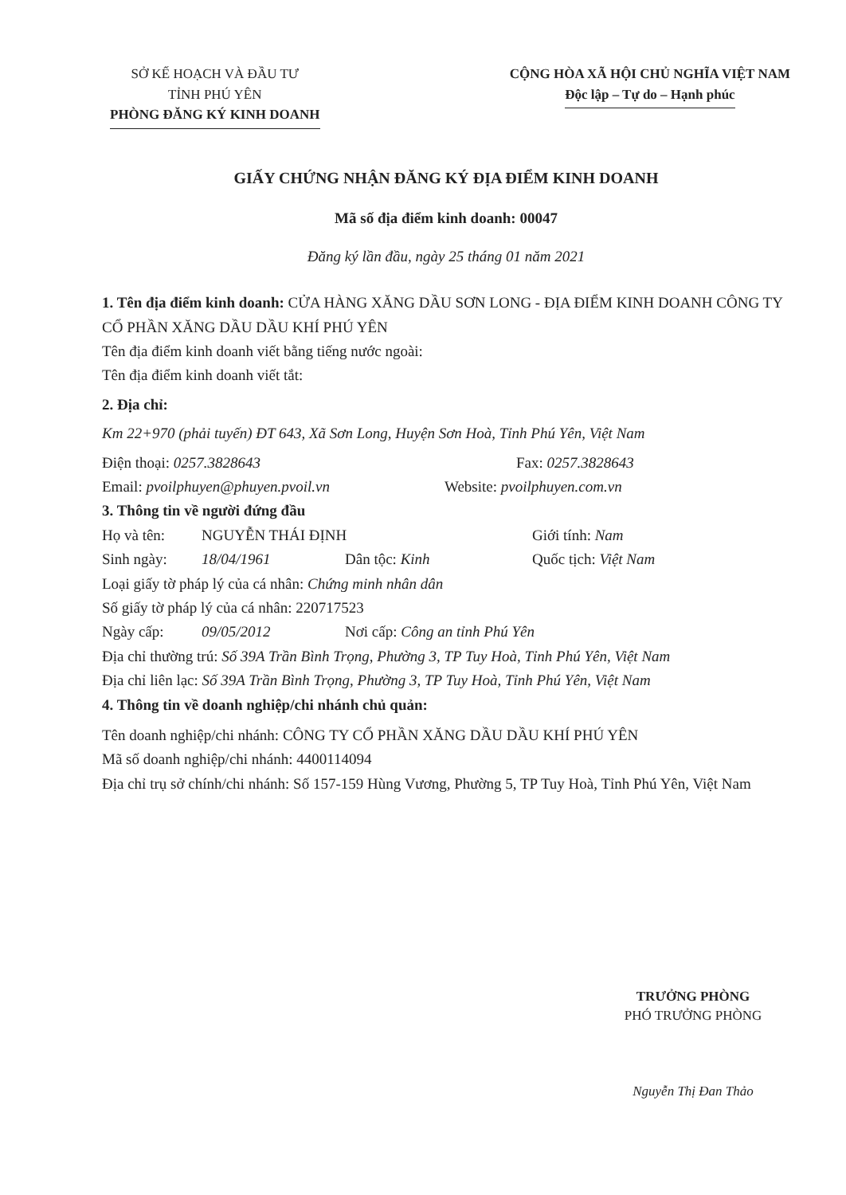SỞ KẾ HOẠCH VÀ ĐẦU TƯ
TỈNH PHÚ YÊN
PHÒNG ĐĂNG KÝ KINH DOANH
CỘNG HÒA XÃ HỘI CHỦ NGHĨA VIỆT NAM
Độc lập – Tự do – Hạnh phúc
GIẤY CHỨNG NHẬN ĐĂNG KÝ ĐỊA ĐIỂM KINH DOANH
Mã số địa điểm kinh doanh: 00047
Đăng ký lần đầu, ngày 25 tháng 01 năm 2021
1. Tên địa điểm kinh doanh: CỬA HÀNG XĂNG DẦU SƠN LONG - ĐỊA ĐIỂM KINH DOANH CÔNG TY CỔ PHẦN XĂNG DẦU DẦU KHÍ PHÚ YÊN
Tên địa điểm kinh doanh viết bằng tiếng nước ngoài:
Tên địa điểm kinh doanh viết tắt:
2. Địa chỉ:
Km 22+970 (phải tuyến) ĐT 643, Xã Sơn Long, Huyện Sơn Hoà, Tỉnh Phú Yên, Việt Nam
Điện thoại: 0257.3828643 Fax: 0257.3828643
Email: pvoilphuyen@phuyen.pvoil.vn Website: pvoilphuyen.com.vn
3. Thông tin về người đứng đầu
Họ và tên: NGUYỄN THÁI ĐỊNH Giới tính: Nam
Sinh ngày: 18/04/1961 Dân tộc: Kinh Quốc tịch: Việt Nam
Loại giấy tờ pháp lý của cá nhân: Chứng minh nhân dân
Số giấy tờ pháp lý của cá nhân: 220717523
Ngày cấp: 09/05/2012 Nơi cấp: Công an tỉnh Phú Yên
Địa chỉ thường trú: Số 39A Trần Bình Trọng, Phường 3, TP Tuy Hoà, Tỉnh Phú Yên, Việt Nam
Địa chỉ liên lạc: Số 39A Trần Bình Trọng, Phường 3, TP Tuy Hoà, Tỉnh Phú Yên, Việt Nam
4. Thông tin về doanh nghiệp/chi nhánh chủ quản:
Tên doanh nghiệp/chi nhánh: CÔNG TY CỔ PHẦN XĂNG DẦU DẦU KHÍ PHÚ YÊN
Mã số doanh nghiệp/chi nhánh: 4400114094
Địa chỉ trụ sở chính/chi nhánh: Số 157-159 Hùng Vương, Phường 5, TP Tuy Hoà, Tỉnh Phú Yên, Việt Nam
TRƯỞNG PHÒNG
PHÓ TRƯỞNG PHÒNG
Nguyễn Thị Đan Thảo